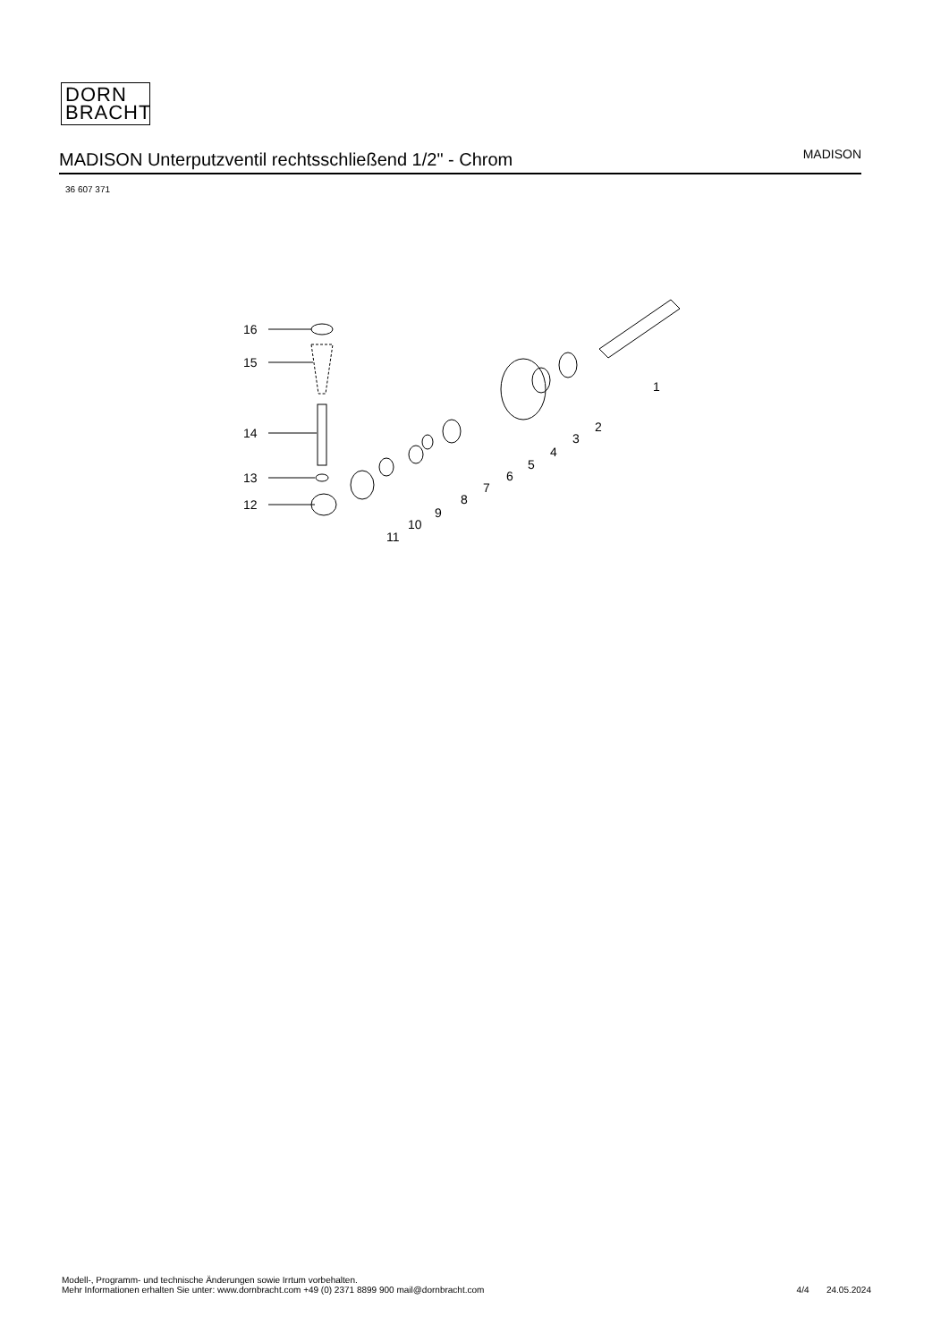DORN
BRACHT
MADISON Unterputzventil rechtsschließend 1/2" - Chrom
MADISON
36 607 371
16
15
14
13
12
11
10
9
8
7
6
5
4
3
2
1
Modell-, Programm- und technische Änderungen sowie Irrtum vorbehalten.
Mehr Informationen erhalten Sie unter: www.dornbracht.com +49 (0) 2371 8899 900 mail@dornbracht.com
4/4 24.05.2024